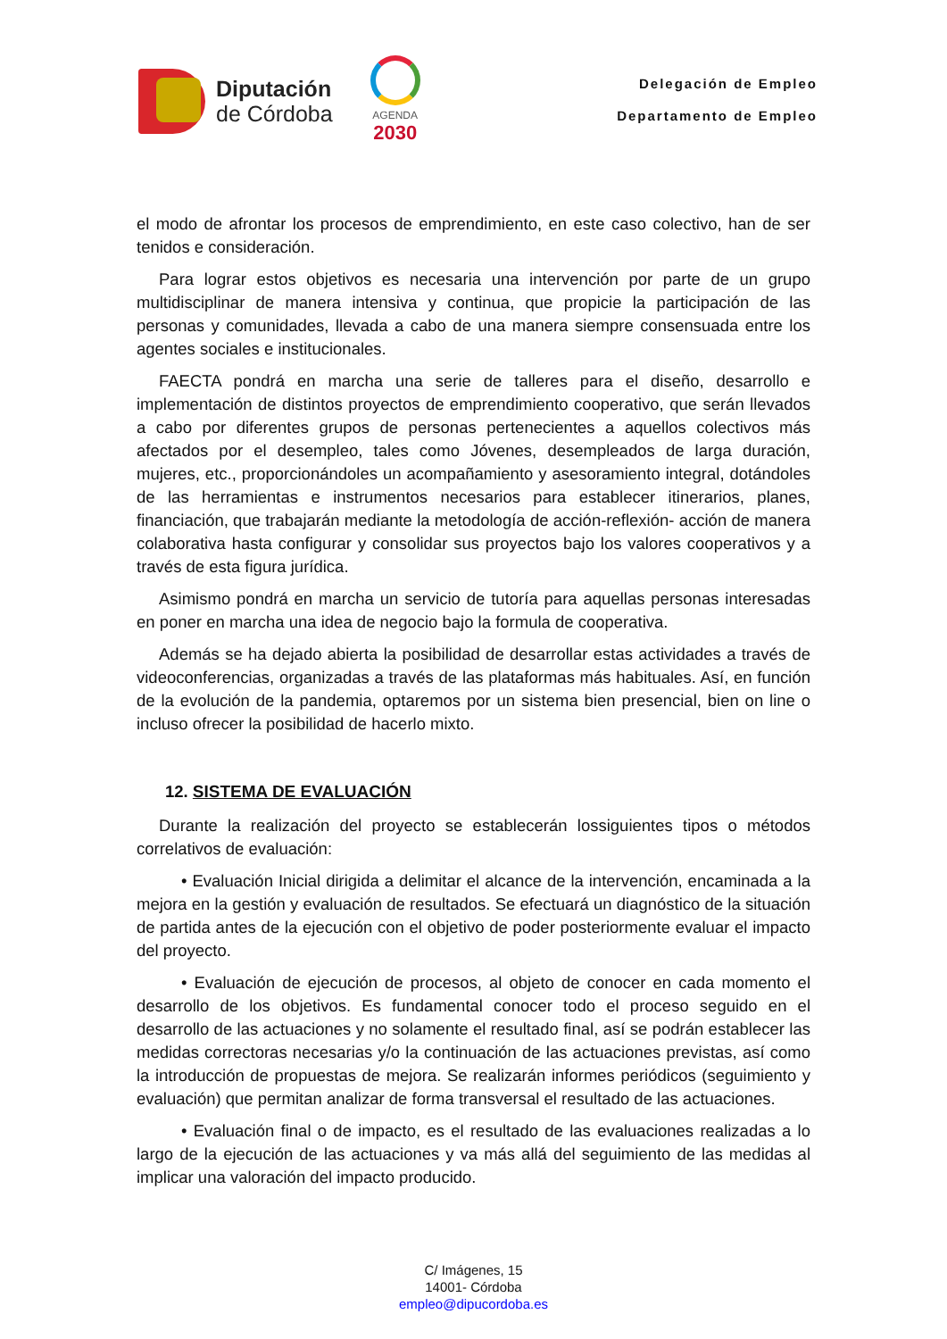Diputación
de Córdoba
AGENDA
2030
Delegación de Empleo
Departamento de Empleo
el modo de afrontar los procesos de emprendimiento, en este caso colectivo, han de ser tenidos e consideración.
Para lograr estos objetivos es necesaria una intervención por parte de un grupo multidisciplinar de manera intensiva y continua, que propicie la participación de las personas y comunidades, llevada a cabo de una manera siempre consensuada entre los agentes sociales e institucionales.
FAECTA pondrá en marcha una serie de talleres para el diseño, desarrollo e implementación de distintos proyectos de emprendimiento cooperativo, que serán llevados a cabo por diferentes grupos de personas pertenecientes a aquellos colectivos más afectados por el desempleo, tales como Jóvenes, desempleados de larga duración, mujeres, etc., proporcionándoles un acompañamiento y asesoramiento integral, dotándoles de las herramientas e instrumentos necesarios para establecer itinerarios, planes, financiación, que trabajarán mediante la metodología de acción-reflexión- acción de manera colaborativa hasta configurar y consolidar sus proyectos bajo los valores cooperativos y a través de esta figura jurídica.
Asimismo pondrá en marcha un servicio de tutoría para aquellas personas interesadas en poner en marcha una idea de negocio bajo la formula de cooperativa.
Además se ha dejado abierta la posibilidad de desarrollar estas actividades a través de videoconferencias, organizadas a través de las plataformas más habituales. Así, en función de la evolución de la pandemia, optaremos por un sistema bien presencial, bien on line o incluso ofrecer la posibilidad de hacerlo mixto.
12. SISTEMA DE EVALUACIÓN
Durante la realización del proyecto se establecerán lossiguientes tipos o métodos correlativos de evaluación:
• Evaluación Inicial dirigida a delimitar el alcance de la intervención, encaminada a la mejora en la gestión y evaluación de resultados. Se efectuará un diagnóstico de la situación de partida antes de la ejecución con el objetivo de poder posteriormente evaluar el impacto del proyecto.
• Evaluación de ejecución de procesos, al objeto de conocer en cada momento el desarrollo de los objetivos. Es fundamental conocer todo el proceso seguido en el desarrollo de las actuaciones y no solamente el resultado final, así se podrán establecer las medidas correctoras necesarias y/o la continuación de las actuaciones previstas, así como la introducción de propuestas de mejora. Se realizarán informes periódicos (seguimiento y evaluación) que permitan analizar de forma transversal el resultado de las actuaciones.
• Evaluación final o de impacto, es el resultado de las evaluaciones realizadas a lo largo de la ejecución de las actuaciones y va más allá del seguimiento de las medidas al implicar una valoración del impacto producido.
C/ Imágenes, 15
14001- Córdoba
empleo@dipucordoba.es